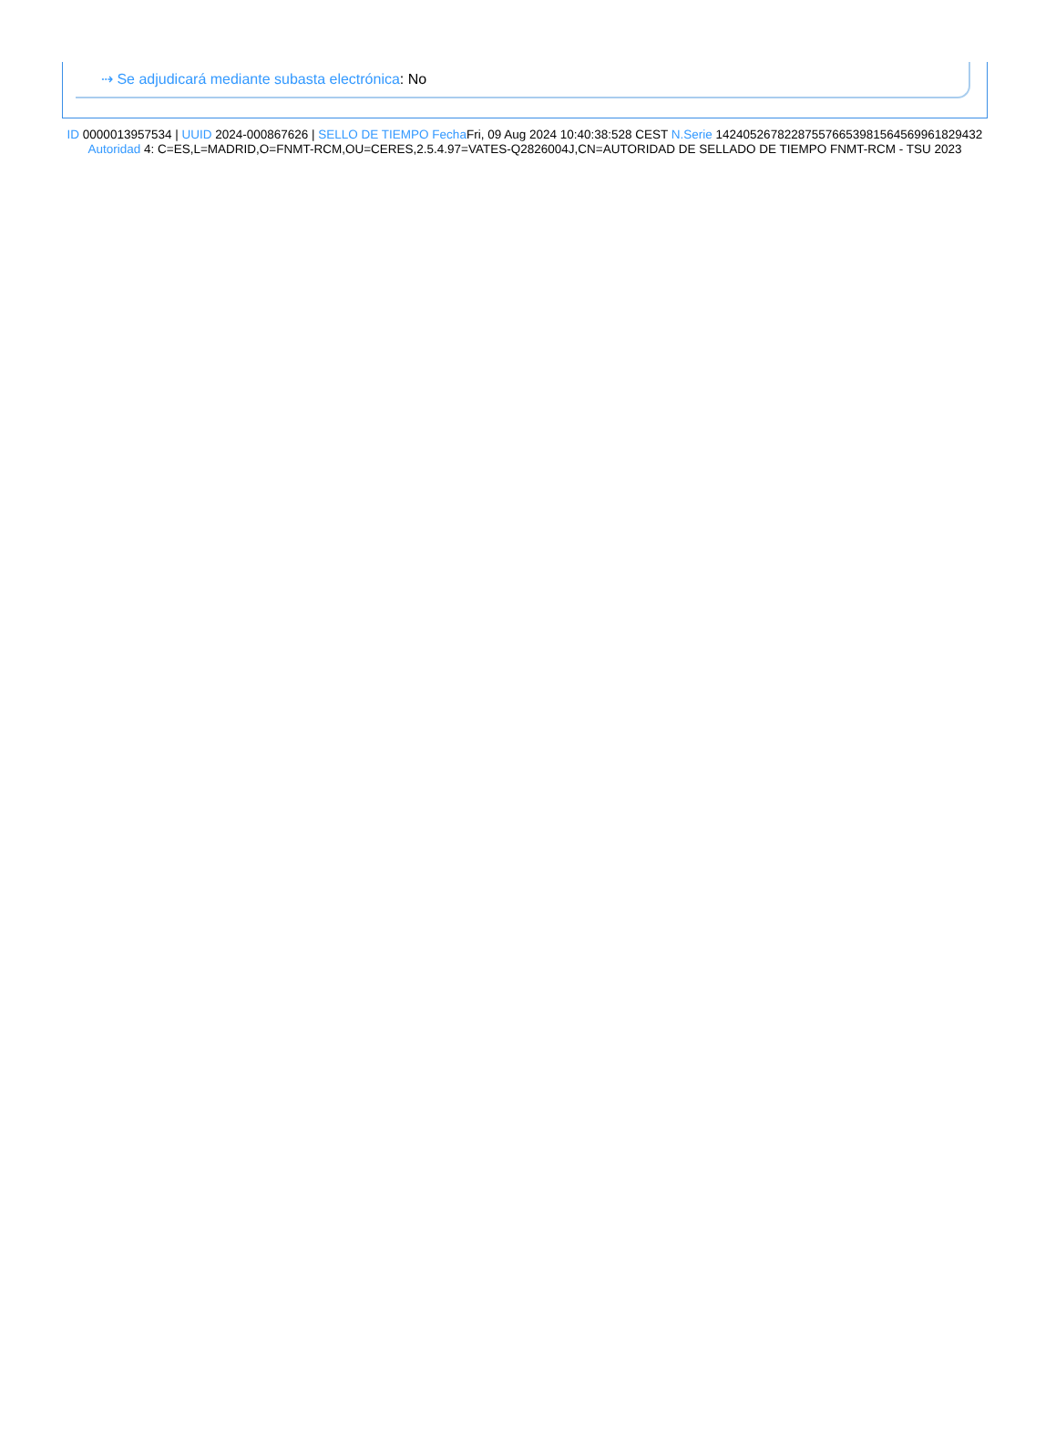⇢ Se adjudicará mediante subasta electrónica: No
ID 0000013957534 | UUID 2024-000867626 | SELLO DE TIEMPO Fecha Fri, 09 Aug 2024 10:40:38:528 CEST N.Serie 142405267822875576653981564569961829432 Autoridad 4: C=ES,L=MADRID,O=FNMT-RCM,OU=CERES,2.5.4.97=VATES-Q2826004J,CN=AUTORIDAD DE SELLADO DE TIEMPO FNMT-RCM - TSU 2023